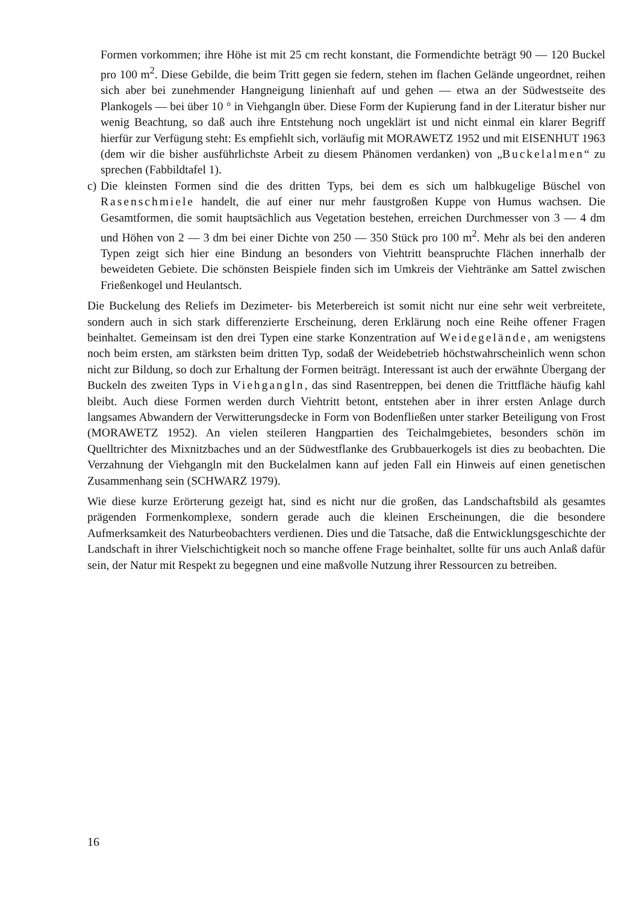Formen vorkommen; ihre Höhe ist mit 25 cm recht konstant, die Formendichte beträgt 90 — 120 Buckel pro 100 m<sup>2</sup>. Diese Gebilde, die beim Tritt gegen sie federn, stehen im flachen Gelände ungeordnet, reihen sich aber bei zunehmender Hangneigung linienhaft auf und gehen — etwa an der Südwestseite des Plankogels — bei über 10 ° in Viehgangln über. Diese Form der Kupierung fand in der Literatur bisher nur wenig Beachtung, so daß auch ihre Entstehung noch ungeklärt ist und nicht einmal ein klarer Begriff hierfür zur Verfügung steht: Es empfiehlt sich, vorläufig mit MORAWETZ 1952 und mit EISENHUT 1963 (dem wir die bisher ausführlichste Arbeit zu diesem Phänomen verdanken) von „Buckelalmen“ zu sprechen (Fabbildtafel 1).
c)
Die kleinsten Formen sind die des dritten Typs, bei dem es sich um halbkugelige Büschel von Rasenschmiele handelt, die auf einer nur mehr faustgroßen Kuppe von Humus wachsen. Die Gesamtformen, die somit hauptsächlich aus Vegetation bestehen, erreichen Durchmesser von 3 — 4 dm und Höhen von 2 — 3 dm bei einer Dichte von 250 — 350 Stück pro 100 m<sup>2</sup>. Mehr als bei den anderen Typen zeigt sich hier eine Bindung an besonders von Viehtritt beanspruchte Flächen innerhalb der beweideten Gebiete. Die schönsten Beispiele finden sich im Umkreis der Viehtränke am Sattel zwischen Frießenkogel und Heulantsch.
Die Buckelung des Reliefs im Dezimeter- bis Meterbereich ist somit nicht nur eine sehr weit verbreitete, sondern auch in sich stark differenzierte Erscheinung, deren Erklärung noch eine Reihe offener Fragen beinhaltet. Gemeinsam ist den drei Typen eine starke Konzentration auf Weidegelände, am wenigstens noch beim ersten, am stärksten beim dritten Typ, sodaß der Weidebetrieb höchstwahrscheinlich wenn schon nicht zur Bildung, so doch zur Erhaltung der Formen beiträgt. Interessant ist auch der erwähnte Übergang der Buckeln des zweiten Typs in Viehgangln, das sind Rasentreppen, bei denen die Trittfläche häufig kahl bleibt. Auch diese Formen werden durch Viehtritt betont, entstehen aber in ihrer ersten Anlage durch langsames Abwandern der Verwitterungsdecke in Form von Bodenfließen unter starker Beteiligung von Frost (MORAWETZ 1952). An vielen steileren Hangpartien des Teichalmgebietes, besonders schön im Quelltrichter des Mixnitzbaches und an der Südwestflanke des Grubbauerkogels ist dies zu beobachten. Die Verzahnung der Viehgangln mit den Buckelalmen kann auf jeden Fall ein Hinweis auf einen genetischen Zusammenhang sein (SCHWARZ 1979).
Wie diese kurze Erörterung gezeigt hat, sind es nicht nur die großen, das Landschaftsbild als gesamtes prägenden Formenkomplexe, sondern gerade auch die kleinen Erscheinungen, die die besondere Aufmerksamkeit des Naturbeobachters verdienen. Dies und die Tatsache, daß die Entwicklungsgeschichte der Landschaft in ihrer Vielschichtigkeit noch so manche offene Frage beinhaltet, sollte für uns auch Anlaß dafür sein, der Natur mit Respekt zu begegnen und eine maßvolle Nutzung ihrer Ressourcen zu betreiben.
16